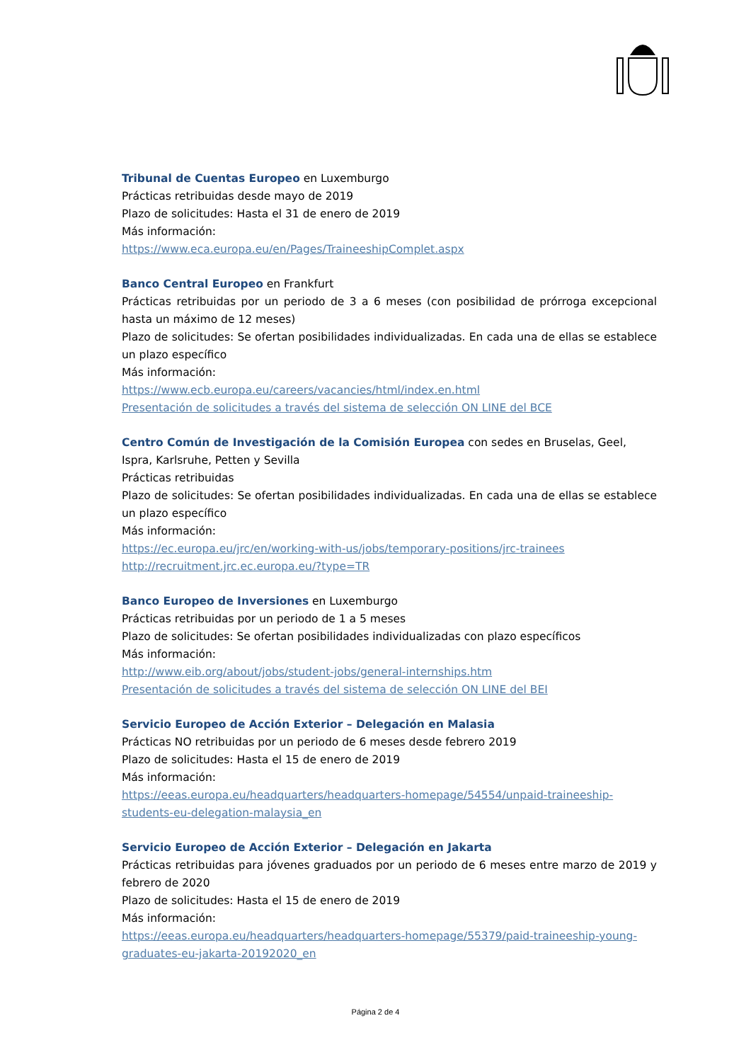Tribunal de Cuentas Europeo
en Luxemburgo
Prácticas retribuidas desde mayo de 2019
Plazo de solicitudes: Hasta el 31 de enero de 2019
Más información:
https://www.eca.europa.eu/en/Pages/TraineeshipComplet.aspx
Banco Central Europeo
en Frankfurt
Prácticas retribuidas por un periodo de 3 a 6 meses (con posibilidad de prórroga excepcional hasta un máximo de 12 meses)
Plazo de solicitudes: Se ofertan posibilidades individualizadas. En cada una de ellas se establece un plazo específico
Más información:
https://www.ecb.europa.eu/careers/vacancies/html/index.en.html
Presentación de solicitudes a través del sistema de selección ON LINE del BCE
Centro Común de Investigación de la Comisión Europea
con sedes en Bruselas, Geel, Ispra, Karlsruhe, Petten y Sevilla
Prácticas retribuidas
Plazo de solicitudes: Se ofertan posibilidades individualizadas. En cada una de ellas se establece un plazo específico
Más información:
https://ec.europa.eu/jrc/en/working-with-us/jobs/temporary-positions/jrc-trainees
http://recruitment.jrc.ec.europa.eu/?type=TR
Banco Europeo de Inversiones
en Luxemburgo
Prácticas retribuidas por un periodo de 1 a 5 meses
Plazo de solicitudes: Se ofertan posibilidades individualizadas con plazo específicos
Más información:
http://www.eib.org/about/jobs/student-jobs/general-internships.htm
Presentación de solicitudes a través del sistema de selección ON LINE del BEI
Servicio Europeo de Acción Exterior – Delegación en Malasia
Prácticas NO retribuidas por un periodo de 6 meses desde febrero 2019
Plazo de solicitudes: Hasta el 15 de enero de 2019
Más información:
https://eeas.europa.eu/headquarters/headquarters-homepage/54554/unpaid-traineeship-students-eu-delegation-malaysia_en
Servicio Europeo de Acción Exterior – Delegación en Jakarta
Prácticas retribuidas para jóvenes graduados por un periodo de 6 meses entre marzo de 2019 y febrero de 2020
Plazo de solicitudes: Hasta el 15 de enero de 2019
Más información:
https://eeas.europa.eu/headquarters/headquarters-homepage/55379/paid-traineeship-young-graduates-eu-jakarta-20192020_en
Página 2 de 4